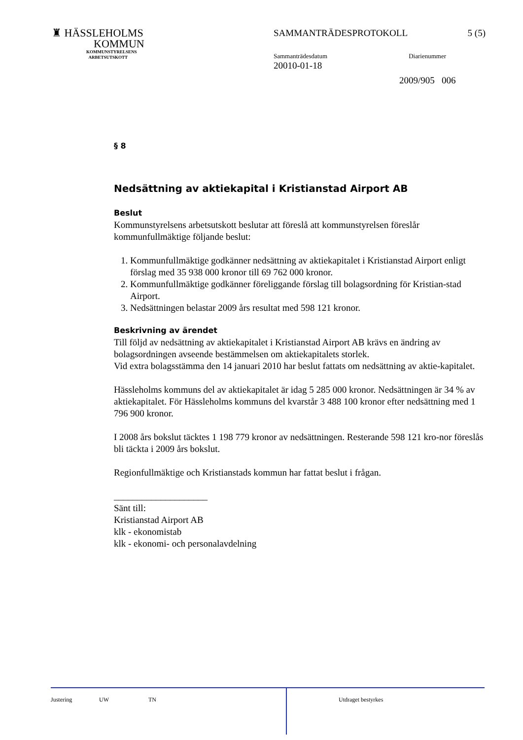♜ HÄSSLEHOLMS
KOMMUN
KOMMUNSTYRELSENS
ARBETSUTSKOTT
SAMMANTRÄDESPROTOKOLL 5 (5)
Sammanträdesdatum Diarienummer
20010-01-18
2009/905 006
§ 8
Nedsättning av aktiekapital i Kristianstad Airport AB
Beslut
Kommunstyrelsens arbetsutskott beslutar att föreslå att kommunstyrelsen föreslår kommunfullmäktige följande beslut:
1. Kommunfullmäktige godkänner nedsättning av aktiekapitalet i Kristianstad Airport enligt förslag med 35 938 000 kronor till 69 762 000 kronor.
2. Kommunfullmäktige godkänner föreliggande förslag till bolagsordning för Kristian-stad Airport.
3. Nedsättningen belastar 2009 års resultat med 598 121 kronor.
Beskrivning av ärendet
Till följd av nedsättning av aktiekapitalet i Kristianstad Airport AB krävs en ändring av bolagsordningen avseende bestämmelsen om aktiekapitalets storlek.
Vid extra bolagsstämma den 14 januari 2010 har beslut fattats om nedsättning av aktie-kapitalet.
Hässleholms kommuns del av aktiekapitalet är idag 5 285 000 kronor. Nedsättningen är 34 % av aktiekapitalet. För Hässleholms kommuns del kvarstår 3 488 100 kronor efter nedsättning med 1 796 900 kronor.
I 2008 års bokslut täcktes 1 198 779 kronor av nedsättningen. Resterande 598 121 kro-nor föreslås bli täckta i 2009 års bokslut.
Regionfullmäktige och Kristianstads kommun har fattat beslut i frågan.
____________________
Sänt till:
Kristianstad Airport AB
klk - ekonomistab
klk - ekonomi- och personalavdelning
Justering UW TN
Utdraget bestyrkes